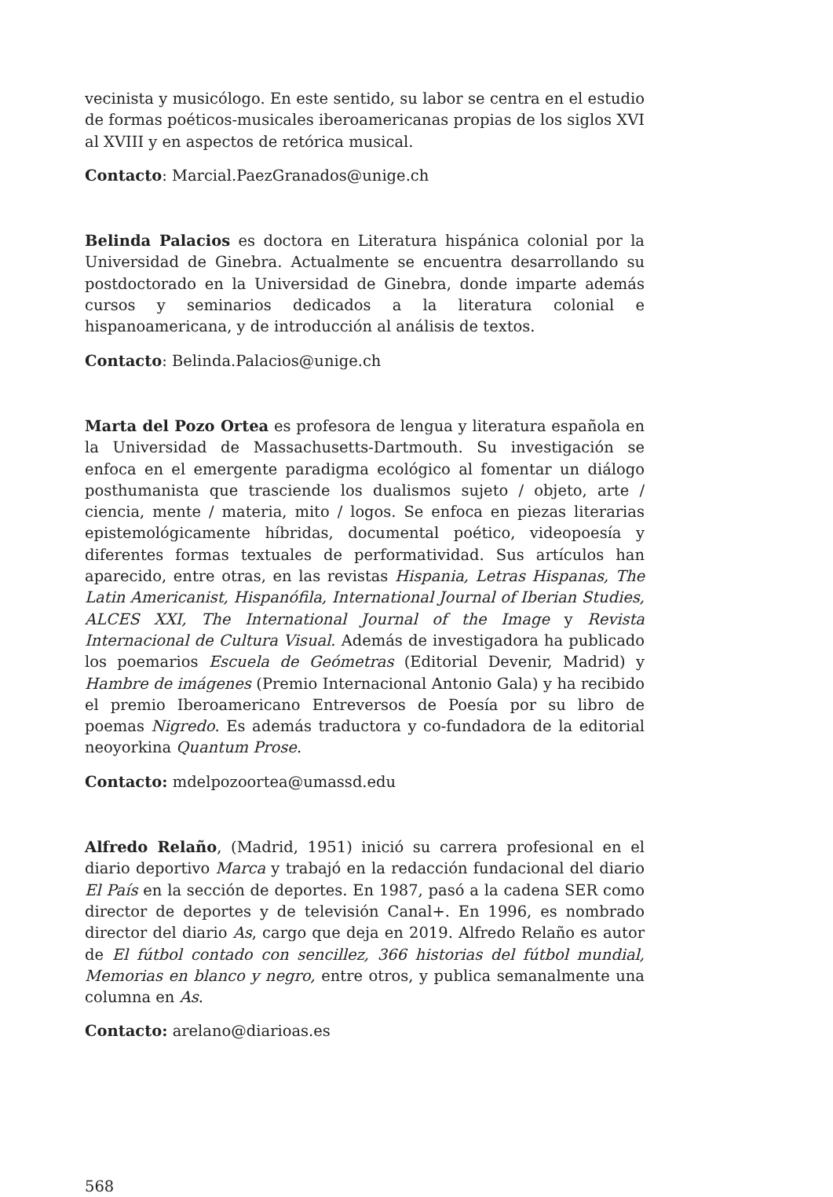vecinista y musicólogo. En este sentido, su labor se centra en el estudio de formas poéticos-musicales iberoamericanas propias de los siglos XVI al XVIII y en aspectos de retórica musical.
Contacto: Marcial.PaezGranados@unige.ch
Belinda Palacios es doctora en Literatura hispánica colonial por la Universidad de Ginebra. Actualmente se encuentra desarrollando su postdoctorado en la Universidad de Ginebra, donde imparte además cursos y seminarios dedicados a la literatura colonial e hispanoamericana, y de introducción al análisis de textos.
Contacto: Belinda.Palacios@unige.ch
Marta del Pozo Ortea es profesora de lengua y literatura española en la Universidad de Massachusetts-Dartmouth. Su investigación se enfoca en el emergente paradigma ecológico al fomentar un diálogo posthumanista que trasciende los dualismos sujeto / objeto, arte / ciencia, mente / materia, mito / logos. Se enfoca en piezas literarias epistemológicamente híbridas, documental poético, videopoesía y diferentes formas textuales de performatividad. Sus artículos han aparecido, entre otras, en las revistas Hispania, Letras Hispanas, The Latin Americanist, Hispanófila, International Journal of Iberian Studies, ALCES XXI, The International Journal of the Image y Revista Internacional de Cultura Visual. Además de investigadora ha publicado los poemarios Escuela de Geómetras (Editorial Devenir, Madrid) y Hambre de imágenes (Premio Internacional Antonio Gala) y ha recibido el premio Iberoamericano Entreversos de Poesía por su libro de poemas Nigredo. Es además traductora y co-fundadora de la editorial neoyorkina Quantum Prose.
Contacto: mdelpozoortea@umassd.edu
Alfredo Relaño, (Madrid, 1951) inició su carrera profesional en el diario deportivo Marca y trabajó en la redacción fundacional del diario El País en la sección de deportes. En 1987, pasó a la cadena SER como director de deportes y de televisión Canal+. En 1996, es nombrado director del diario As, cargo que deja en 2019. Alfredo Relaño es autor de El fútbol contado con sencillez, 366 historias del fútbol mundial, Memorias en blanco y negro, entre otros, y publica semanalmente una columna en As.
Contacto: arelano@diarioas.es
568